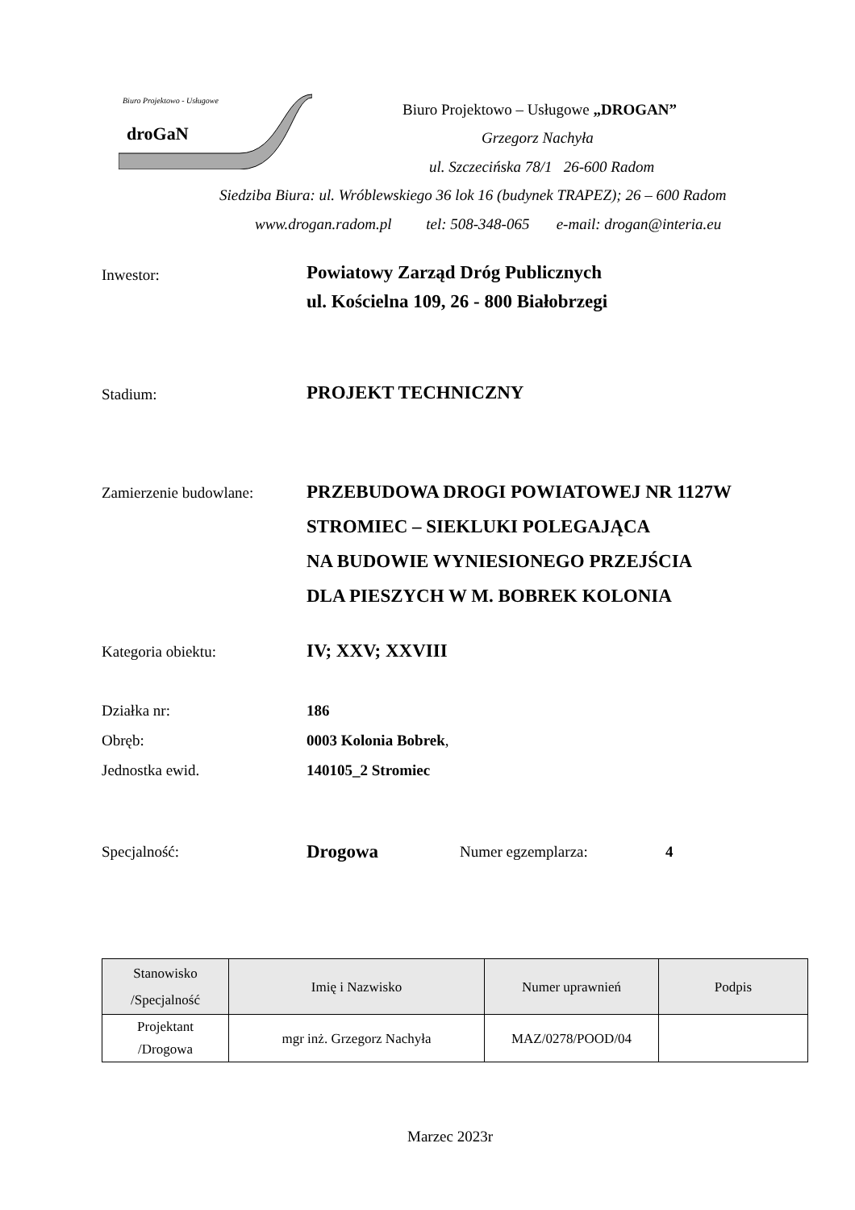Biuro Projektowo - Usługowe
droGaN
Biuro Projektowo – Usługowe „DROGAN”
Grzegorz Nachyła
ul. Szczecińska 78/1 26-600 Radom
Siedziba Biura: ul. Wróblewskiego 36 lok 16 (budynek TRAPEZ); 26 – 600 Radom
www.drogan.radom.pl tel: 508-348-065 e-mail: drogan@interia.eu
Inwestor:
Powiatowy Zarząd Dróg Publicznych
ul. Kościelna 109, 26 - 800 Białobrzegi
Stadium:
PROJEKT TECHNICZNY
Zamierzenie budowlane:
PRZEBUDOWA DROGI POWIATOWEJ NR 1127W
STROMIEC – SIEKLUKI POLEGAJĄCA
NA BUDOWIE WYNIESIONEGO PRZEJŚCIA
DLA PIESZYCH W M. BOBREK KOLONIA
Kategoria obiektu:
IV; XXV; XXVIII
Działka nr:
Obręb:
Jednostka ewid.
186
0003 Kolonia Bobrek,
140105_2 Stromiec
Specjalność:
Drogowa
Numer egzemplarza: 4
| Stanowisko /Specjalność | Imię i Nazwisko | Numer uprawnień | Podpis |
| --- | --- | --- | --- |
| Projektant /Drogowa | mgr inż. Grzegorz Nachyła | MAZ/0278/POOD/04 | |
Marzec 2023r